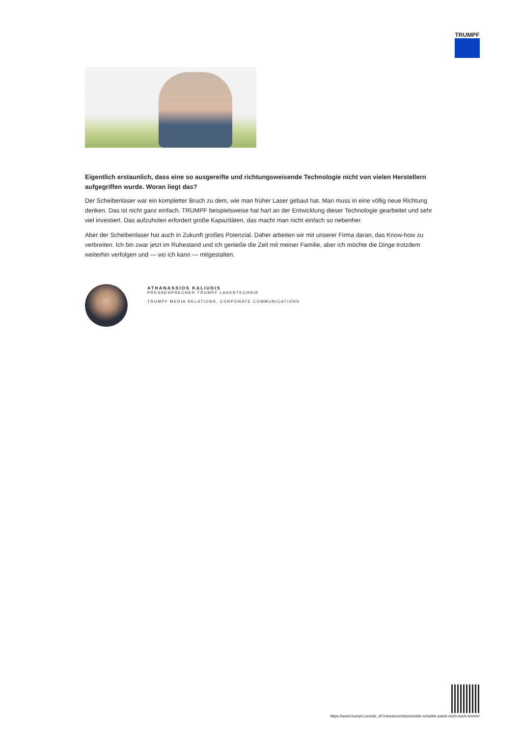TRUMPF
Eigentlich erstaunlich, dass eine so ausgereifte und richtungsweisende Technologie nicht von vielen Herstellern aufgegriffen wurde. Woran liegt das?
Der Scheibenlaser war ein kompletter Bruch zu dem, wie man früher Laser gebaut hat. Man muss in eine völlig neue Richtung denken. Das ist nicht ganz einfach. TRUMPF beispielsweise hat hart an der Entwicklung dieser Technologie gearbeitet und sehr viel investiert. Das aufzuholen erfordert große Kapazitäten, das macht man nicht einfach so nebenher.
Aber der Scheibenlaser hat auch in Zukunft großes Potenzial. Daher arbeiten wir mit unserer Firma daran, das Know-how zu verbreiten. Ich bin zwar jetzt im Ruhestand und ich genieße die Zeit mit meiner Familie, aber ich möchte die Dinge trotzdem weiterhin verfolgen und — wo ich kann — mitgestalten.
ATHANASSIOS KALIUDIS
PRESSESPRECHER TRUMPF LASERTECHNIK
TRUMPF MEDIA RELATIONS, CORPORATE COMMUNICATIONS
https://www.trumpf.com/de_AT/newsroom/stories/die-scheibe-packt-mich-noch-immer/